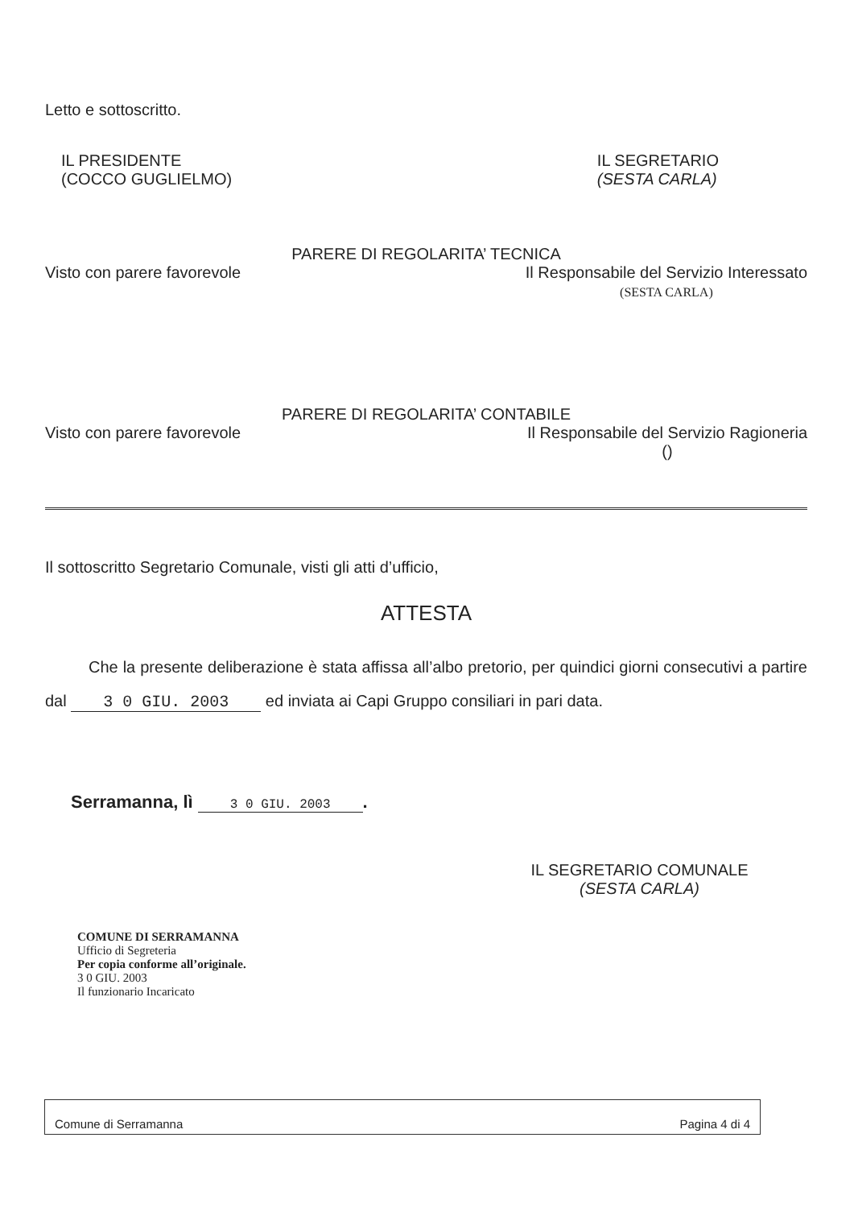Letto e sottoscritto.
IL PRESIDENTE
(COCCO GUGLIELMO)
IL SEGRETARIO
(SESTA CARLA)
PARERE DI REGOLARITA’ TECNICA
Visto con parere favorevole Il Responsabile del Servizio Interessato
(SESTA CARLA)
PARERE DI REGOLARITA’ CONTABILE
Visto con parere favorevole Il Responsabile del Servizio Ragioneria
()
Il sottoscritto Segretario Comunale, visti gli atti d’ufficio,
ATTESTA
Che la presente deliberazione è stata affissa all’albo pretorio, per quindici giorni consecutivi a partire dal 3 0 GIU. 2003 ed inviata ai Capi Gruppo consiliari in pari data.
Serramanna, lì 3 0 GIU. 2003.
IL SEGRETARIO COMUNALE
(SESTA CARLA)
COMUNE DI SERRAMANNA
Ufficio di Segreteria
Per copia conforme all’originale.
3 0 GIU. 2003
Il funzionario Incaricato
Comune di Serramanna Pagina 4 di 4